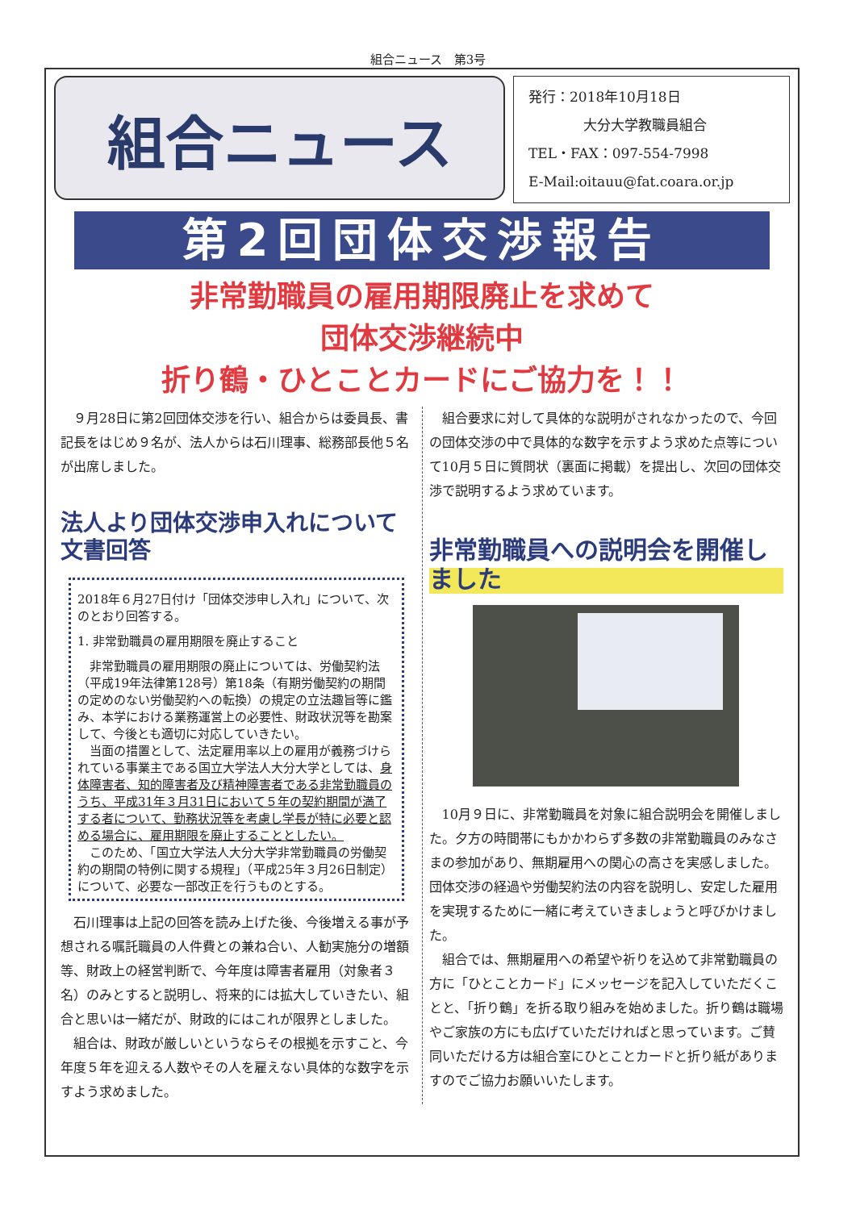組合ニュース　第3号
組合ニュース
発行：2018年10月18日
　　　　大分大学教職員組合
TEL・FAX：097-554-7998
E-Mail:oitauu@fat.coara.or.jp
第2回団体交渉報告
非常勤職員の雇用期限廃止を求めて
団体交渉継続中
折り鶴・ひとことカードにご協力を！！
９月28日に第2回団体交渉を行い、組合からは委員長、書記長をはじめ９名が、法人からは石川理事、総務部長他５名が出席しました。
法人より団体交渉申入れについて文書回答
2018年６月27日付け「団体交渉申し入れ」について、次のとおり回答する。
1. 非常勤職員の雇用期限を廃止すること
非常勤職員の雇用期限の廃止については、労働契約法（平成19年法律第128号）第18条（有期労働契約の期間の定めのない労働契約への転換）の規定の立法趣旨等に鑑み、本学における業務運営上の必要性、財政状況等を勘案して、今後とも適切に対応していきたい。
当面の措置として、法定雇用率以上の雇用が義務づけられている事業主である国立大学法人大分大学としては、身体障害者、知的障害者及び精神障害者である非常勤職員のうち、平成31年３月31日において５年の契約期間が満了する者について、勤務状況等を考慮し学長が特に必要と認める場合に、雇用期限を廃止することとしたい。
このため、「国立大学法人大分大学非常勤職員の労働契約の期間の特例に関する規程」（平成25年３月26日制定）について、必要な一部改正を行うものとする。
石川理事は上記の回答を読み上げた後、今後増える事が予想される嘱託職員の人件費との兼ね合い、人勧実施分の増額等、財政上の経営判断で、今年度は障害者雇用（対象者３名）のみとすると説明し、将来的には拡大していきたい、組合と思いは一緒だが、財政的にはこれが限界としました。
組合は、財政が厳しいというならその根拠を示すこと、今年度５年を迎える人数やその人を雇えない具体的な数字を示すよう求めました。
組合要求に対して具体的な説明がされなかったので、今回の団体交渉の中で具体的な数字を示すよう求めた点等について10月５日に質問状（裏面に掲載）を提出し、次回の団体交渉で説明するよう求めています。
非常勤職員への説明会を開催しました
10月９日に、非常勤職員を対象に組合説明会を開催しました。夕方の時間帯にもかかわらず多数の非常勤職員のみなさまの参加があり、無期雇用への関心の高さを実感しました。団体交渉の経過や労働契約法の内容を説明し、安定した雇用を実現するために一緒に考えていきましょうと呼びかけました。
組合では、無期雇用への希望や祈りを込めて非常勤職員の方に「ひとことカード」にメッセージを記入していただくことと、「折り鶴」を折る取り組みを始めました。折り鶴は職場やご家族の方にも広げていただければと思っています。ご賛同いただける方は組合室にひとことカードと折り紙がありますのでご協力お願いいたします。